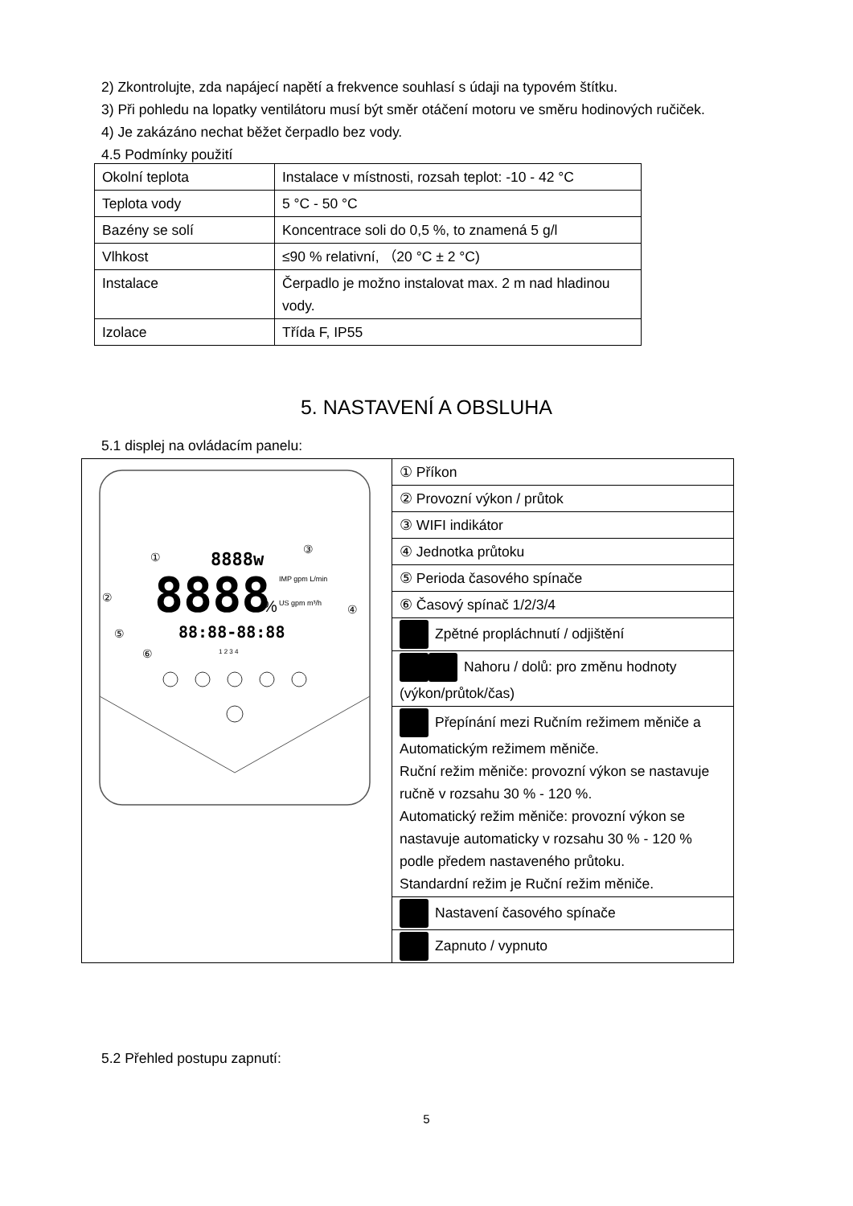2) Zkontrolujte, zda napájecí napětí a frekvence souhlasí s údaji na typovém štítku.
3) Při pohledu na lopatky ventilátoru musí být směr otáčení motoru ve směru hodinových ručiček.
4) Je zakázáno nechat běžet čerpadlo bez vody.
4.5 Podmínky použití
| Okolní teplota | Instalace v místnosti, rozsah teplot: -10 - 42 °C |
| Teplota vody | 5 °C - 50 °C |
| Bazény se solí | Koncentrace soli do 0,5 %, to znamená 5 g/l |
| Vlhkost | ≤90 % relativní, （20 °C ± 2 °C) |
| Instalace | Čerpadlo je možno instalovat max. 2 m nad hladinou vody. |
| Izolace | Třída F, IP55 |
5. NASTAVENÍ A OBSLUHA
5.1 displej na ovládacím panelu:
| 8888w 8888 % IMP gpm L/min US gpm m³/h 88:88-88:88 1 2 3 4 ① ③ ② ④ ⑤ ⑥ | ① Příkon |
| | ② Provozní výkon / průtok |
| | ③ WIFI indikátor |
| | ④ Jednotka průtoku |
| | ⑤ Perioda časového spínače |
| | ⑥ Časový spínač 1/2/3/4 |
| | Zpětné propláchnutí / odjištění |
| | Nahoru / dolů: pro změnu hodnoty (výkon/průtok/čas) |
| | Přepínání mezi Ručním režimem měniče a Automatickým režimem měniče. Ruční režim měniče: provozní výkon se nastavuje ručně v rozsahu 30 % - 120 %. Automatický režim měniče: provozní výkon se nastavuje automaticky v rozsahu 30 % - 120 % podle předem nastaveného průtoku. Standardní režim je Ruční režim měniče. |
| | Nastavení časového spínače |
| | Zapnuto / vypnuto |
5.2 Přehled postupu zapnutí:
5